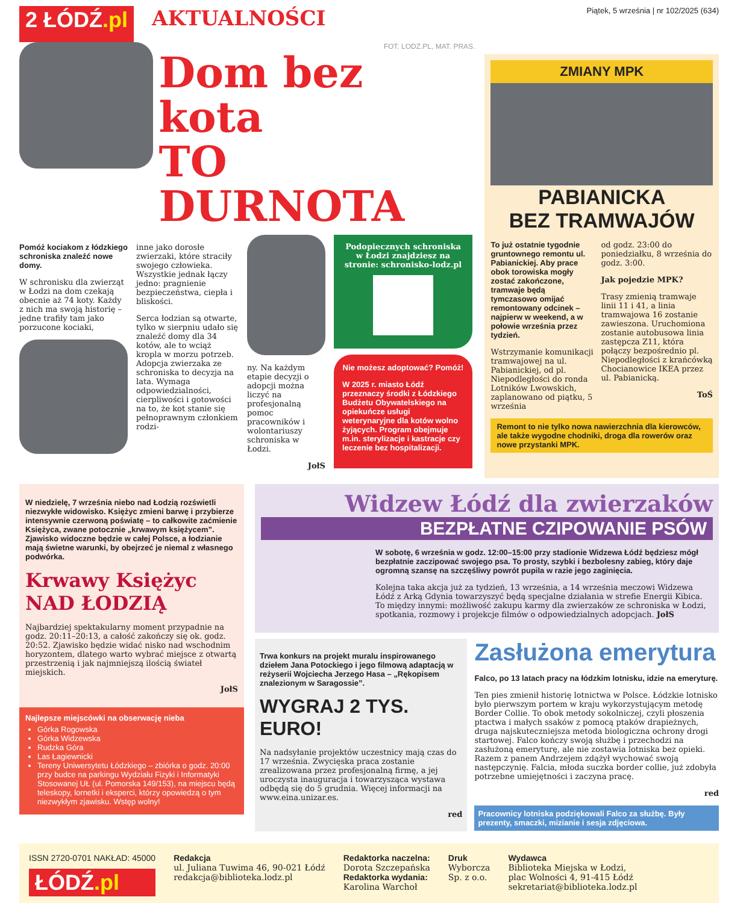2 ŁÓDŹ.pl AKTUALNOŚCI
Piątek, 5 września | nr 102/2025 (634)
FOT. LODZ.PL, MAT. PRAS.
Dom bez kota
TO DURNOTA
Pomóż kociakom z łódzkiego schroniska znaleźć nowe domy.
W schronisku dla zwierząt w Łodzi na dom czekają obecnie aż 74 koty. Każdy z nich ma swoją historię – jedne trafiły tam jako porzucone kociaki,
inne jako dorosłe zwierzaki, które straciły swojego człowieka. Wszystkie jednak łączy jedno: pragnienie bezpieczeństwa, ciepła i bliskości.
Serca łodzian są otwarte, tylko w sierpniu udało się znaleźć domy dla 34 kotów, ale to wciąż kropla w morzu potrzeb. Adopcja zwierzaka ze schroniska to decyzja na lata. Wymaga odpowiedzialności, cierpliwości i gotowości na to, że kot stanie się pełnoprawnym członkiem rodzi-
ny. Na każdym etapie decyzji o adopcji można liczyć na profesjonalną pomoc pracowników i wolontariuszy schroniska w Łodzi.
JołS
Podopiecznych schroniska w Łodzi znajdziesz na stronie: schronisko-lodz.pl
Nie możesz adoptować? Pomóż!
W 2025 r. miasto Łódź przeznaczy środki z Łódzkiego Budżetu Obywatelskiego na opiekuńcze usługi weterynaryjne dla kotów wolno żyjących. Program obejmuje m.in. sterylizacje i kastracje czy leczenie bez hospitalizacji.
ZMIANY MPK
PABIANICKA
BEZ TRAMWAJÓW
To już ostatnie tygodnie gruntownego remontu ul. Pabianickiej. Aby prace obok torowiska mogły zostać zakończone, tramwaje będą tymczasowo omijać remontowany odcinek – najpierw w weekend, a w połowie września przez tydzień.
Wstrzymanie komunikacji tramwajowej na ul. Pabianickiej, od pl. Niepodległości do ronda Lotników Lwowskich, zaplanowano od piątku, 5 września
od godz. 23:00 do poniedziałku, 8 września do godz. 3:00.
Jak pojedzie MPK?
Trasy zmienią tramwaje linii 11 i 41, a linia tramwajowa 16 zostanie zawieszona. Uruchomiona zostanie autobusowa linia zastępcza Z11, która połączy bezpośrednio pl. Niepodległości z krańcówką Chocianowice IKEA przez ul. Pabianicką.
ToŚ
Remont to nie tylko nowa nawierzchnia dla kierowców, ale także wygodne chodniki, droga dla rowerów oraz nowe przystanki MPK.
W niedzielę, 7 września niebo nad Łodzią rozświetli niezwykłe widowisko. Księżyc zmieni barwę i przybierze intensywnie czerwoną poświatę – to całkowite zaćmienie Księżyca, zwane potocznie „krwawym księżycem”. Zjawisko widoczne będzie w całej Polsce, a łodzianie mają świetne warunki, by obejrzeć je niemal z własnego podwórka.
Krwawy Księżyc
NAD ŁODZIĄ
Najbardziej spektakularny moment przypadnie na godz. 20:11–20:13, a całość zakończy się ok. godz. 20:52. Zjawisko będzie widać nisko nad wschodnim horyzontem, dlatego warto wybrać miejsce z otwartą przestrzenią i jak najmniejszą ilością świateł miejskich.
JołS
Najlepsze miejscówki na obserwację nieba
Górka Rogowska
Górka Widzewska
Rudzka Góra
Las Łagiewnicki
Tereny Uniwersytetu Łódzkiego – zbiórka o godz. 20:00 przy budce na parkingu Wydziału Fizyki i Informatyki Stosowanej UŁ (ul. Pomorska 149/153), na miejscu będą teleskopy, lornetki i eksperci, którzy opowiedzą o tym niezwykłym zjawisku. Wstęp wolny!
Widzew Łódź dla zwierzaków
BEZPŁATNE CZIPOWANIE PSÓW
W sobotę, 6 września w godz. 12:00–15:00 przy stadionie Widzewa Łódź będziesz mógł bezpłatnie zaczipować swojego psa. To prosty, szybki i bezbolesny zabieg, który daje ogromną szansę na szczęśliwy powrót pupila w razie jego zaginięcia.
Kolejna taka akcja już za tydzień, 13 września, a 14 września meczowi Widzewa Łódź z Arką Gdynia towarzyszyć będą specjalne działania w strefie Energii Kibica. To między innymi: możliwość zakupu karmy dla zwierzaków ze schroniska w Łodzi, spotkania, rozmowy i projekcje filmów o odpowiedzialnych adopcjach. JołS
Trwa konkurs na projekt muralu inspirowanego dziełem Jana Potockiego i jego filmową adaptacją w reżyserii Wojciecha Jerzego Hasa – „Rękopisem znalezionym w Saragossie”.
WYGRAJ 2 TYS. EURO!
Na nadsyłanie projektów uczestnicy mają czas do 17 września. Zwycięska praca zostanie zrealizowana przez profesjonalną firmę, a jej uroczysta inauguracja i towarzysząca wystawa odbędą się do 5 grudnia. Więcej informacji na www.eina.unizar.es.
red
Zasłużona emerytura
Falco, po 13 latach pracy na łódzkim lotnisku, idzie na emeryturę.
Ten pies zmienił historię lotnictwa w Polsce. Łódzkie lotnisko było pierwszym portem w kraju wykorzystującym metodę Border Collie. To obok metody sokolniczej, czyli płoszenia ptactwa i małych ssaków z pomocą ptaków drapieżnych, druga najskuteczniejsza metoda biologiczna ochrony drogi startowej. Falco kończy swoją służbę i przechodzi na zasłużoną emeryturę, ale nie zostawia lotniska bez opieki. Razem z panem Andrzejem zdążył wychować swoją następczynię. Falcia, młoda suczka border collie, już zdobyła potrzebne umiejętności i zaczyna pracę.
red
Pracownicy lotniska podziękowali Falco za służbę. Były prezenty, smaczki, mizianie i sesja zdjęciowa.
ISSN 2720-0701 NAKŁAD: 45000
ŁÓDŹ.pl
Redakcja
ul. Juliana Tuwima 46, 90-021 Łódź
redakcja@biblioteka.lodz.pl
Redaktorka naczelna:
Dorota Szczepańska
Redaktorka wydania:
Karolina Warchoł
Druk
Wyborcza
Sp. z o.o.
Wydawca
Biblioteka Miejska w Łodzi,
plac Wolności 4, 91-415 Łódź
sekretariat@biblioteka.lodz.pl